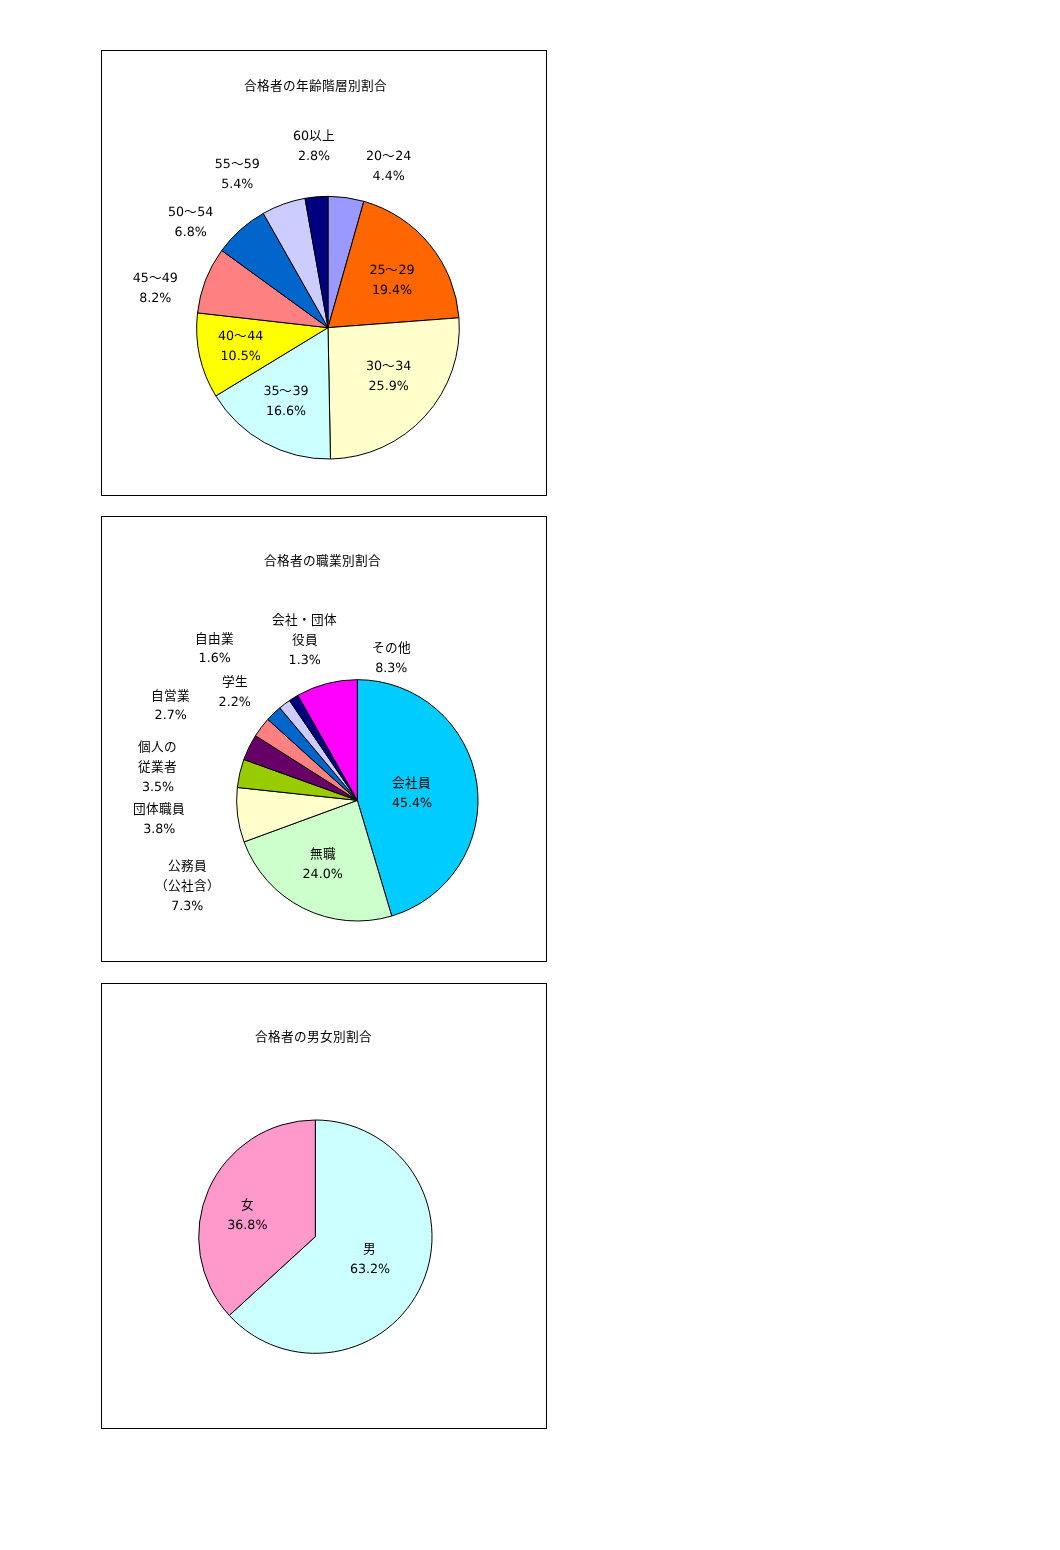合格者の年齢階層別割合
60以上
2.8%
20～24
4.4%
55～59
5.4%
50～54
6.8%
45～49
8.2%
25～29
19.4%
40～44
10.5%
30～34
25.9%
35～39
16.6%
合格者の職業別割合
会社・団体
役員
1.3%
自由業
1.6%
その他
8.3%
学生
2.2%
自営業
2.7%
個人の
従業者
3.5%
会社員
45.4%
団体職員
3.8%
無職
24.0%
公務員
（公社含）
7.3%
合格者の男女別割合
女
36.8%
男
63.2%